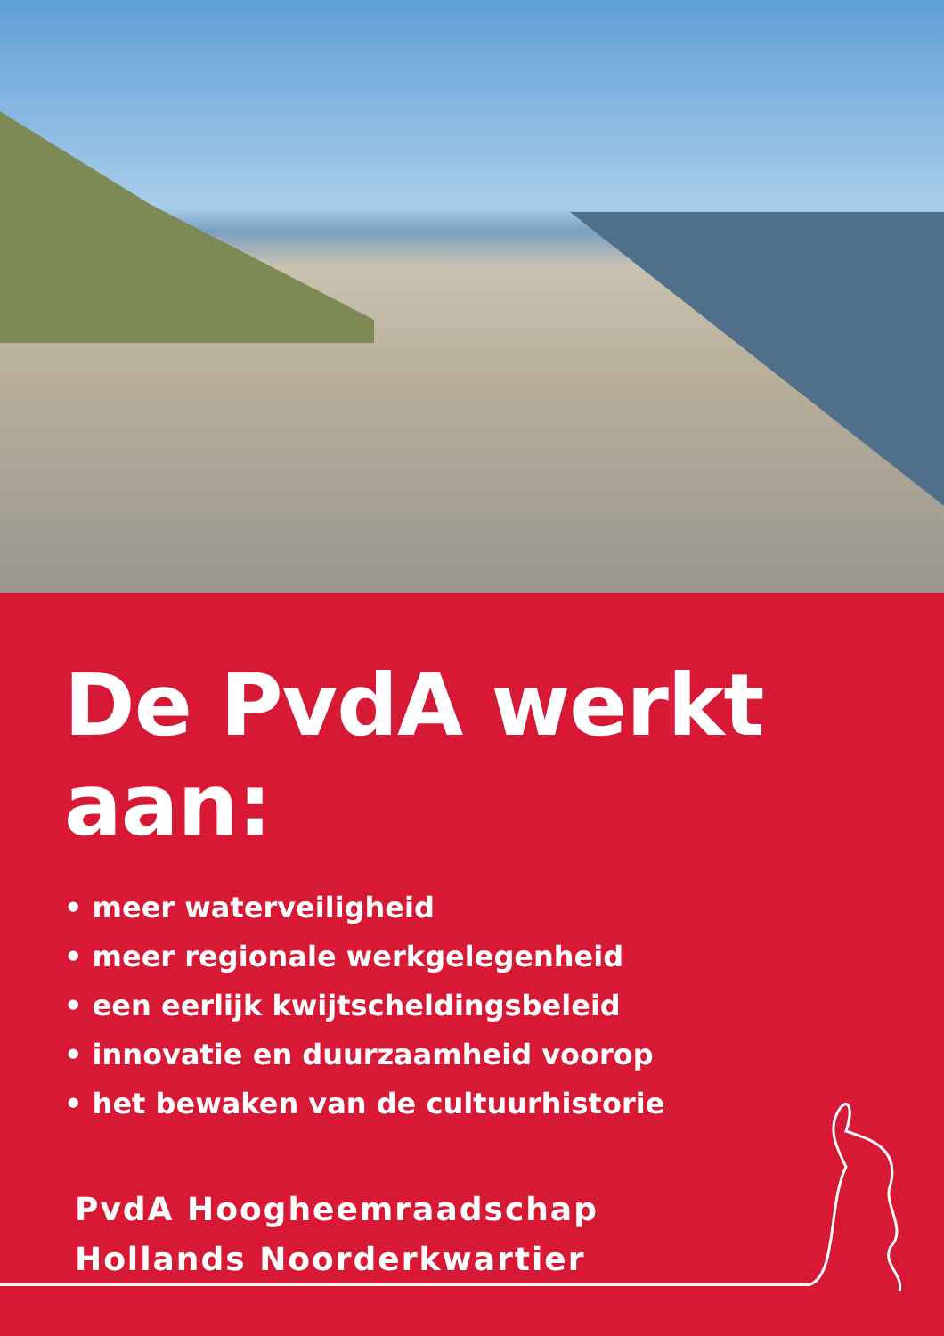De PvdA werkt aan:
• meer waterveiligheid
• meer regionale werkgelegenheid
• een eerlijk kwijtscheldingsbeleid
• innovatie en duurzaamheid voorop
• het bewaken van de cultuurhistorie
PvdA Hoogheemraadschap
Hollands Noorderkwartier